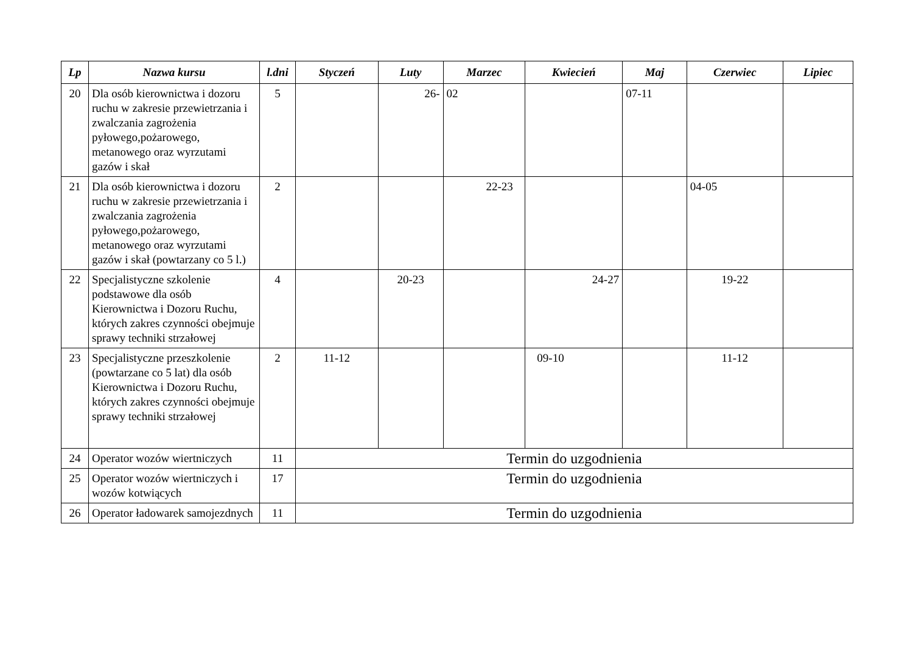| Lp | Nazwa kursu | l.dni | Styczeń | Luty | Marzec | Kwiecień | Maj | Czerwiec | Lipiec |
| --- | --- | --- | --- | --- | --- | --- | --- | --- | --- |
| 20 | Dla osób kierownictwa i dozoru ruchu w zakresie przewietrzania i zwalczania zagrożenia pyłowego,pożarowego, metanowego oraz wyrzutami gazów i skał | 5 | | 26- | 02 | | 07-11 | | |
| 21 | Dla osób kierownictwa i dozoru ruchu w zakresie przewietrzania i zwalczania zagrożenia pyłowego,pożarowego, metanowego oraz wyrzutami gazów i skał (powtarzany co 5 l.) | 2 | | | 22-23 | | | 04-05 | |
| 22 | Specjalistyczne szkolenie podstawowe dla osób Kierownictwa i Dozoru Ruchu, których zakres czynności obejmuje sprawy techniki strzałowej | 4 | | 20-23 | | 24-27 | | 19-22 | |
| 23 | Specjalistyczne przeszkolenie (powtarzane co 5 lat) dla osób Kierownictwa i Dozoru Ruchu, których zakres czynności obejmuje sprawy techniki strzałowej | 2 | 11-12 | | | 09-10 | | 11-12 | |
| 24 | Operator wozów wiertniczych | 11 | Termin do uzgodnienia | | | | | | |
| 25 | Operator wozów wiertniczych i wozów kotwiących | 17 | Termin do uzgodnienia | | | | | | |
| 26 | Operator ładowarek samojezdnych | 11 | Termin do uzgodnienia | | | | | | |